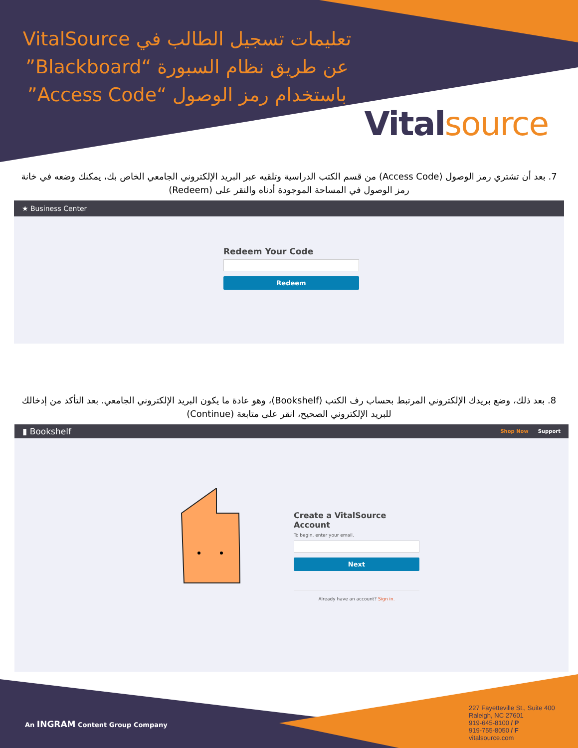تعليمات تسجيل الطالب في VitalSource عن طريق نظام السبورة “Blackboard” باستخدام رمز الوصول “Access Code”
Vital source
7. بعد أن تشتري رمز الوصول (Access Code) من قسم الكتب الدراسية وتلقيه عبر البريد الإلكتروني الجامعي الخاص بك، يمكنك وضعه في خانة رمز الوصول في المساحة الموجودة أدناه والنقر على (Redeem)
★ Business Center
Redeem Your Code
Redeem
8. بعد ذلك، وضع بريدك الإلكتروني المرتبط بحساب رف الكتب (Bookshelf)، وهو عادة ما يكون البريد الإلكتروني الجامعي. بعد التأكد من إدخالك للبريد الإلكتروني الصحيح، انقر على متابعة (Continue)
▮ Bookshelf Shop Now Support
Create a VitalSource Account
To begin, enter your email.
Next
Already have an account? Sign in.
An INGRAM Content Group Company
227 Fayetteville St., Suite 400
Raleigh, NC 27601
919-645-8100 / P
919-755-8050 / F
vitalsource.com